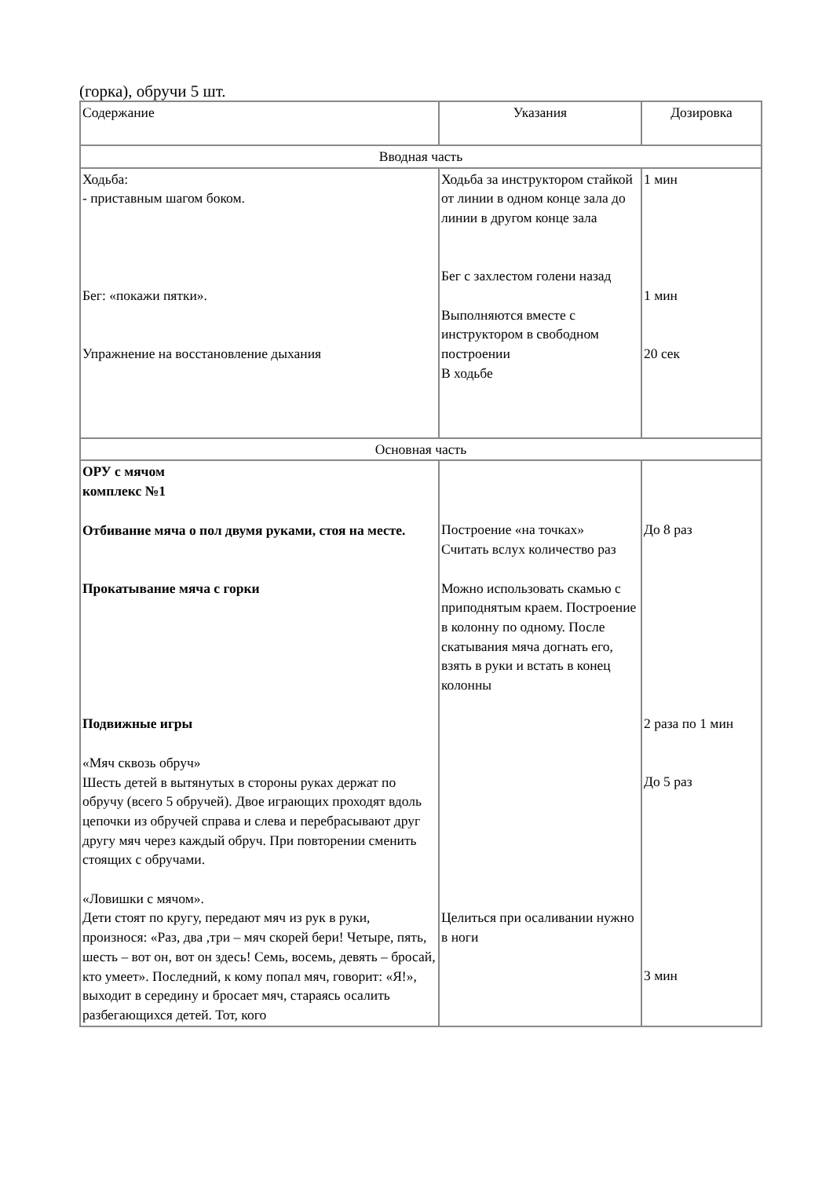(горка), обручи 5 шт.
| Содержание | Указания | Дозировка |
| Вводная часть | | |
| Ходьба: - приставным шагом боком. Бег: «покажи пятки». Упражнение на восстановление дыхания | Ходьба за инструктором стайкой от линии в одном конце зала до линии в другом конце зала Бег с захлестом голени назад Выполняются вместе с инструктором в свободном построении В ходьбе | 1 мин 1 мин 20 сек |
| Основная часть | | |
| ОРУ с мячом комплекс №1 Отбивание мяча о пол двумя руками, стоя на месте. Прокатывание мяча с горки Подвижные игры «Мяч сквозь обруч» Шесть детей в вытянутых в стороны руках держат по обручу (всего 5 обручей). Двое играющих проходят вдоль цепочки из обручей справа и слева и перебрасывают друг другу мяч через каждый обруч. При повторении сменить стоящих с обручами. «Ловишки с мячом». Дети стоят по кругу, передают мяч из рук в руки, произнося: «Раз, два ,три – мяч скорей бери! Четыре, пять, шесть – вот он, вот он здесь! Семь, восемь, девять – бросай, кто умеет». Последний, к кому попал мяч, говорит: «Я!», выходит в середину и бросает мяч, стараясь осалить разбегающихся детей. Тот, кого | Построение «на точках» Считать вслух количество раз Можно использовать скамью с приподнятым краем. Построение в колонну по одному. После скатывания мяча догнать его, взять в руки и встать в конец колонны Целиться при осаливании нужно в ноги | До 8 раз 2 раза по 1 мин До 5 раз 3 мин |